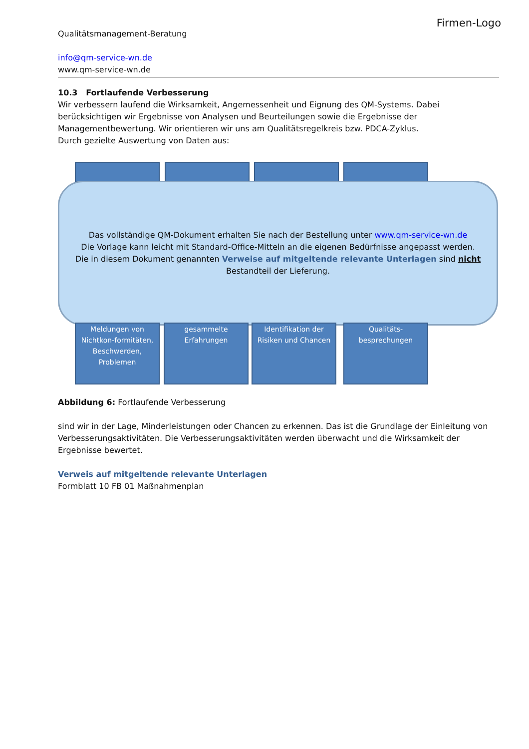Qualitätsmanagement-Beratung
info@qm-service-wn.de
www.qm-service-wn.de
Firmen-Logo
10.3 Fortlaufende Verbesserung
Wir verbessern laufend die Wirksamkeit, Angemessenheit und Eignung des QM-Systems. Dabei berücksichtigen wir Ergebnisse von Analysen und Beurteilungen sowie die Ergebnisse der Managementbewertung. Wir orientieren wir uns am Qualitätsregelkreis bzw. PDCA-Zyklus.
Durch gezielte Auswertung von Daten aus:
Das vollständige QM-Dokument erhalten Sie nach der Bestellung unter www.qm-service-wn.de
Die Vorlage kann leicht mit Standard-Office-Mitteln an die eigenen Bedürfnisse angepasst werden.
Die in diesem Dokument genannten Verweise auf mitgeltende relevante Unterlagen sind nicht
Bestandteil der Lieferung.
Meldungen von Nichtkon-formitäten, Beschwerden, Problemen
gesammelte Erfahrungen
Identifikation der Risiken und Chancen
Qualitäts-besprechungen
Abbildung 6: Fortlaufende Verbesserung
sind wir in der Lage, Minderleistungen oder Chancen zu erkennen. Das ist die Grundlage der Einleitung von Verbesserungsaktivitäten. Die Verbesserungsaktivitäten werden überwacht und die Wirksamkeit der Ergebnisse bewertet.
Verweis auf mitgeltende relevante Unterlagen
Formblatt 10 FB 01 Maßnahmenplan